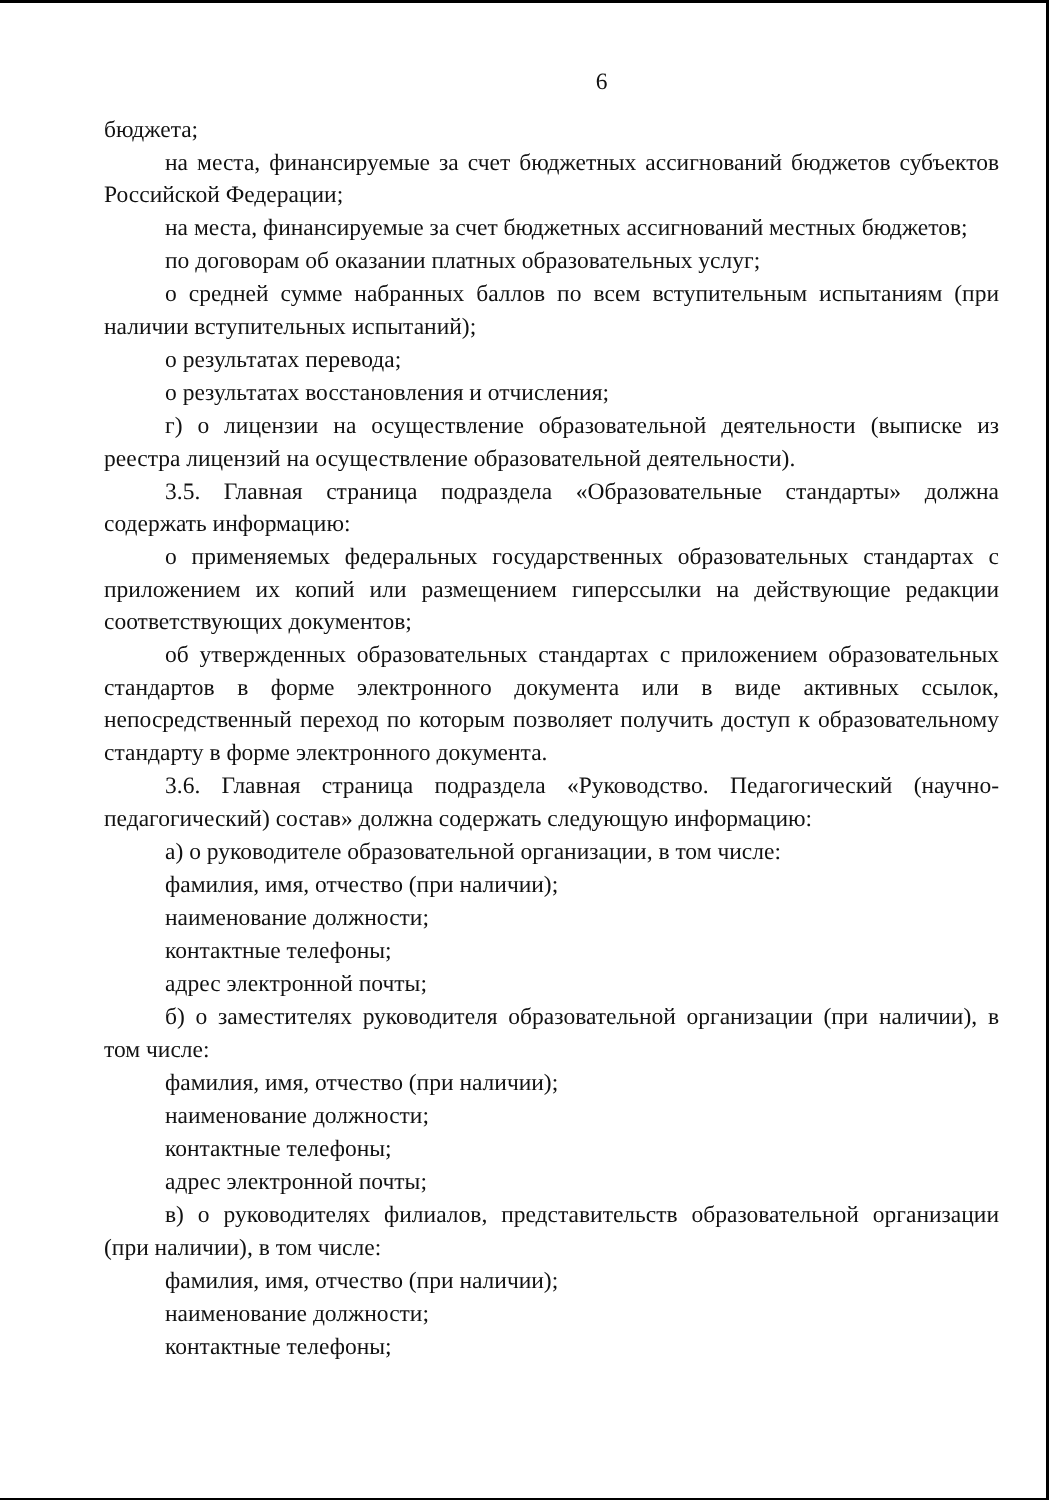6
бюджета;
на места, финансируемые за счет бюджетных ассигнований бюджетов субъектов Российской Федерации;
на места, финансируемые за счет бюджетных ассигнований местных бюджетов;
по договорам об оказании платных образовательных услуг;
о средней сумме набранных баллов по всем вступительным испытаниям (при наличии вступительных испытаний);
о результатах перевода;
о результатах восстановления и отчисления;
г) о лицензии на осуществление образовательной деятельности (выписке из реестра лицензий на осуществление образовательной деятельности).
3.5. Главная страница подраздела «Образовательные стандарты» должна содержать информацию:
о применяемых федеральных государственных образовательных стандартах с приложением их копий или размещением гиперссылки на действующие редакции соответствующих документов;
об утвержденных образовательных стандартах с приложением образовательных стандартов в форме электронного документа или в виде активных ссылок, непосредственный переход по которым позволяет получить доступ к образовательному стандарту в форме электронного документа.
3.6. Главная страница подраздела «Руководство. Педагогический (научно-педагогический) состав» должна содержать следующую информацию:
а) о руководителе образовательной организации, в том числе:
фамилия, имя, отчество (при наличии);
наименование должности;
контактные телефоны;
адрес электронной почты;
б) о заместителях руководителя образовательной организации (при наличии), в том числе:
фамилия, имя, отчество (при наличии);
наименование должности;
контактные телефоны;
адрес электронной почты;
в) о руководителях филиалов, представительств образовательной организации (при наличии), в том числе:
фамилия, имя, отчество (при наличии);
наименование должности;
контактные телефоны;